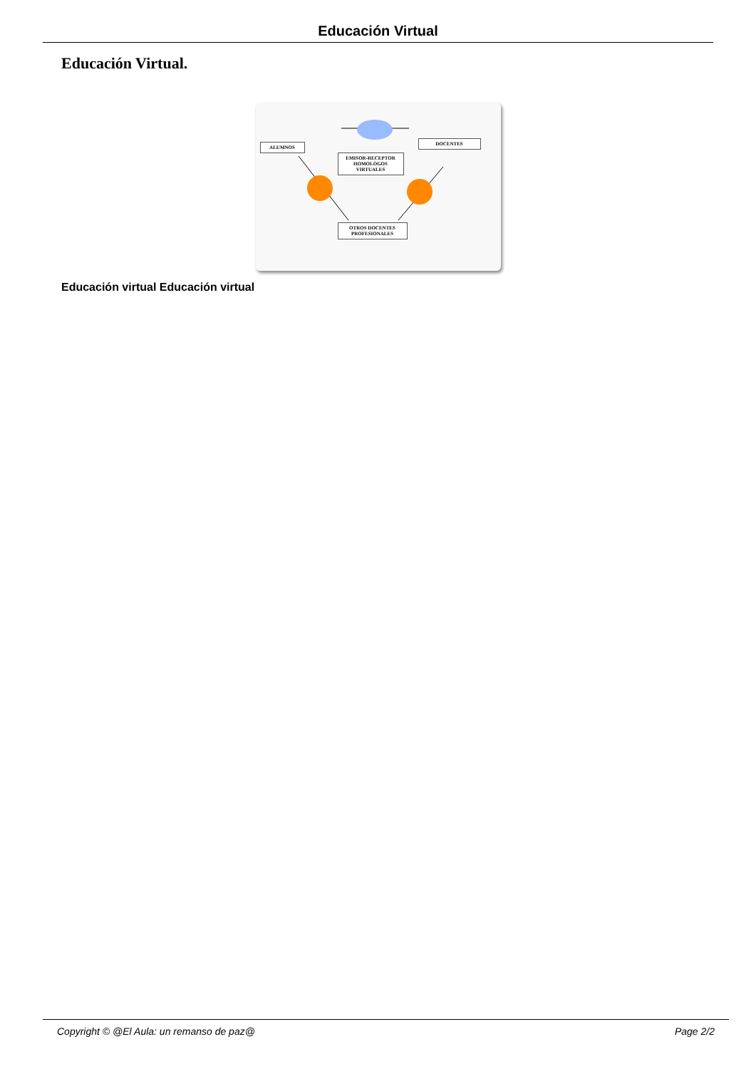Educación Virtual
Educación Virtual.
ALUMNOS
DOCENTES
EMISOR-RECEPTOR
HOMOLOGOS VIRTUALES
OTROS DOCENTES PROFESIONALES
Educación virtual Educación virtual
Copyright © @El Aula: un remanso de paz@ Page 2/2